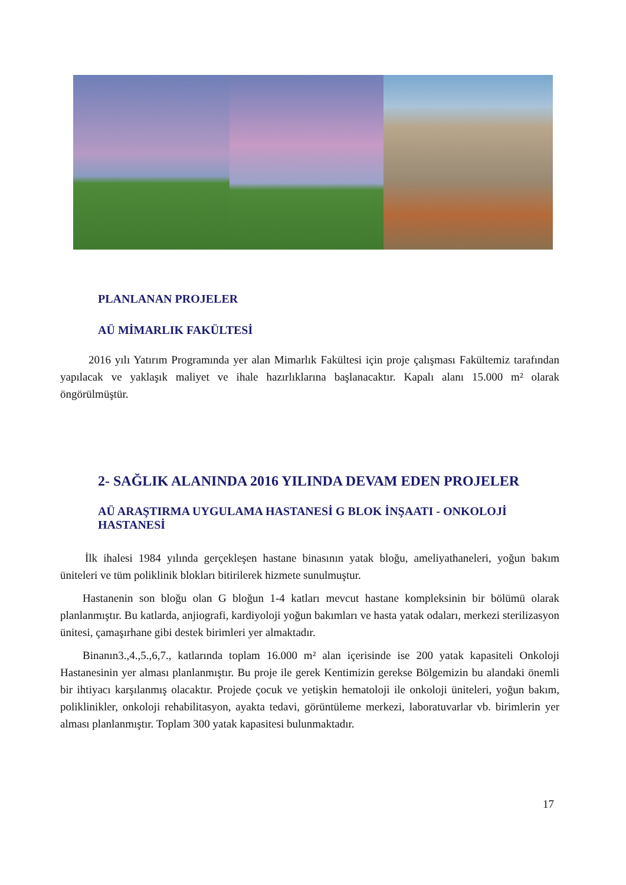PLANLANAN PROJELER
AÜ MİMARLIK FAKÜLTESİ
2016 yılı Yatırım Programında yer alan Mimarlık Fakültesi için proje çalışması Fakültemiz tarafından yapılacak ve yaklaşık maliyet ve ihale hazırlıklarına başlanacaktır. Kapalı alanı 15.000 m² olarak öngörülmüştür.
2- SAĞLIK ALANINDA 2016 YILINDA DEVAM EDEN PROJELER
AÜ ARAŞTIRMA UYGULAMA HASTANESİ G BLOK İNŞAATI - ONKOLOJİ HASTANESİ
İlk ihalesi 1984 yılında gerçekleşen hastane binasının yatak bloğu, ameliyathaneleri, yoğun bakım üniteleri ve tüm poliklinik blokları bitirilerek hizmete sunulmuştur.
Hastanenin son bloğu olan G bloğun 1-4 katları mevcut hastane kompleksinin bir bölümü olarak planlanmıştır. Bu katlarda, anjiografi, kardiyoloji yoğun bakımları ve hasta yatak odaları, merkezi sterilizasyon ünitesi, çamaşırhane gibi destek birimleri yer almaktadır.
Binanın3.,4.,5.,6,7., katlarında toplam 16.000 m² alan içerisinde ise 200 yatak kapasiteli Onkoloji Hastanesinin yer alması planlanmıştır. Bu proje ile gerek Kentimizin gerekse Bölgemizin bu alandaki önemli bir ihtiyacı karşılanmış olacaktır. Projede çocuk ve yetişkin hematoloji ile onkoloji üniteleri, yoğun bakım, poliklinikler, onkoloji rehabilitasyon, ayakta tedavi, görüntüleme merkezi, laboratuvarlar vb. birimlerin yer alması planlanmıştır. Toplam 300 yatak kapasitesi bulunmaktadır.
17